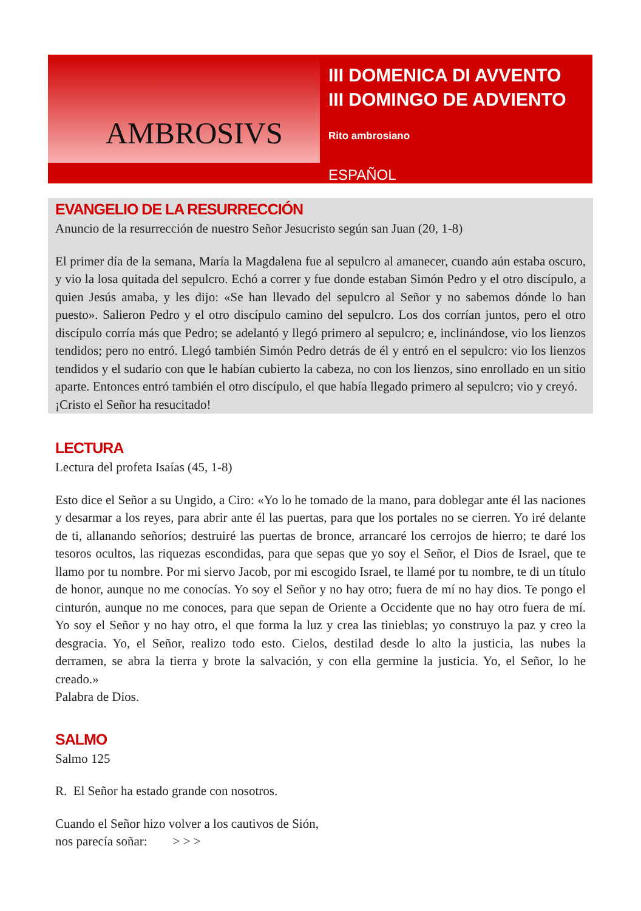AMBROSIVS
III DOMENICA DI AVVENTO
III DOMINGO DE ADVIENTO
Rito ambrosiano
ESPAÑOL
EVANGELIO DE LA RESURRECCIÓN
Anuncio de la resurrección de nuestro Señor Jesucristo según san Juan (20, 1-8)
El primer día de la semana, María la Magdalena fue al sepulcro al amanecer, cuando aún estaba oscuro, y vio la losa quitada del sepulcro. Echó a correr y fue donde estaban Simón Pedro y el otro discípulo, a quien Jesús amaba, y les dijo: «Se han llevado del sepulcro al Señor y no sabemos dónde lo han puesto». Salieron Pedro y el otro discípulo camino del sepulcro. Los dos corrían juntos, pero el otro discípulo corría más que Pedro; se adelantó y llegó primero al sepulcro; e, inclinándose, vio los lienzos tendidos; pero no entró. Llegó también Simón Pedro detrás de él y entró en el sepulcro: vio los lienzos tendidos y el sudario con que le habían cubierto la cabeza, no con los lienzos, sino enrollado en un sitio aparte. Entonces entró también el otro discípulo, el que había llegado primero al sepulcro; vio y creyó.
¡Cristo el Señor ha resucitado!
LECTURA
Lectura del profeta Isaías (45, 1-8)
Esto dice el Señor a su Ungido, a Ciro: «Yo lo he tomado de la mano, para doblegar ante él las naciones y desarmar a los reyes, para abrir ante él las puertas, para que los portales no se cierren. Yo iré delante de ti, allanando señoríos; destruiré las puertas de bronce, arrancaré los cerrojos de hierro; te daré los tesoros ocultos, las riquezas escondidas, para que sepas que yo soy el Señor, el Dios de Israel, que te llamo por tu nombre. Por mi siervo Jacob, por mi escogido Israel, te llamé por tu nombre, te di un título de honor, aunque no me conocías. Yo soy el Señor y no hay otro; fuera de mí no hay dios. Te pongo el cinturón, aunque no me conoces, para que sepan de Oriente a Occidente que no hay otro fuera de mí. Yo soy el Señor y no hay otro, el que forma la luz y crea las tinieblas; yo construyo la paz y creo la desgracia. Yo, el Señor, realizo todo esto. Cielos, destilad desde lo alto la justicia, las nubes la derramen, se abra la tierra y brote la salvación, y con ella germine la justicia. Yo, el Señor, lo he creado.»
Palabra de Dios.
SALMO
Salmo 125
R. El Señor ha estado grande con nosotros.
Cuando el Señor hizo volver a los cautivos de Sión,
nos parecía soñar: > > >